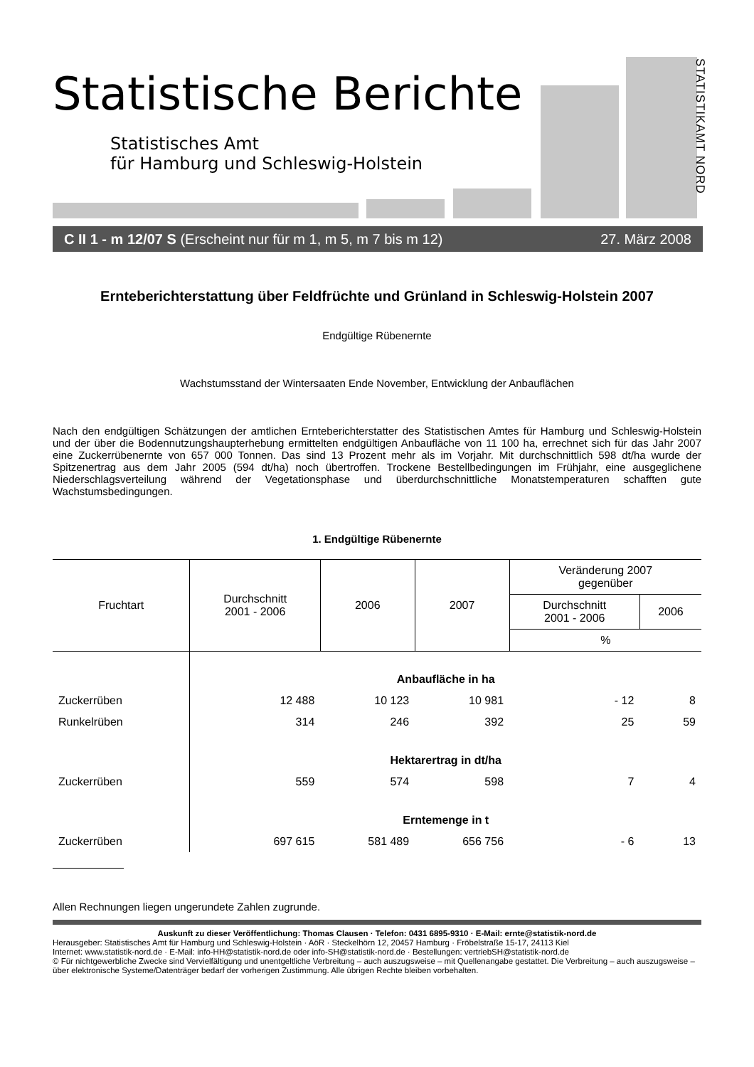Statistische Berichte
Statistisches Amt
für Hamburg und Schleswig-Holstein
STATISTIKAMT NORD
C II 1 - m 12/07 S (Erscheint nur für m 1, m 5, m 7 bis m 12) 27. März 2008
Ernteberichterstattung über Feldfrüchte und Grünland in Schleswig-Holstein 2007
Endgültige Rübenernte
Wachstumsstand der Wintersaaten Ende November, Entwicklung der Anbauflächen
Nach den endgültigen Schätzungen der amtlichen Ernteberichterstatter des Statistischen Amtes für Hamburg und Schleswig-Holstein und der über die Bodennutzungshaupterhebung ermittelten endgültigen Anbaufläche von 11 100 ha, errechnet sich für das Jahr 2007 eine Zuckerrübenernte von 657 000 Tonnen. Das sind 13 Prozent mehr als im Vorjahr. Mit durchschnittlich 598 dt/ha wurde der Spitzenertrag aus dem Jahr 2005 (594 dt/ha) noch übertroffen. Trockene Bestellbedingungen im Frühjahr, eine ausgeglichene Niederschlagsverteilung während der Vegetationsphase und überdurchschnittliche Monatstemperaturen schafften gute Wachstumsbedingungen.
1. Endgültige Rübenernte
| Fruchtart | Durchschnitt 2001 - 2006 | 2006 | 2007 | Veränderung 2007 gegenüber | |
| --- | --- | --- | --- | --- | --- |
| | | | | Durchschnitt 2001 - 2006 | 2006 |
| | | | | % | |
| | Anbaufläche in ha | | | | |
| Zuckerrüben | 12 488 | 10 123 | 10 981 | - 12 | 8 |
| Runkelrüben | 314 | 246 | 392 | 25 | 59 |
| | Hektarertrag in dt/ha | | | | |
| Zuckerrüben | 559 | 574 | 598 | 7 | 4 |
| | Erntemenge in t | | | | |
| Zuckerrüben | 697 615 | 581 489 | 656 756 | - 6 | 13 |
Allen Rechnungen liegen ungerundete Zahlen zugrunde.
Auskunft zu dieser Veröffentlichung: Thomas Clausen · Telefon: 0431 6895-9310 · E-Mail: ernte@statistik-nord.de
Herausgeber: Statistisches Amt für Hamburg und Schleswig-Holstein · AöR · Steckelhörn 12, 20457 Hamburg · Fröbelstraße 15-17, 24113 Kiel
Internet: www.statistik-nord.de · E-Mail: info-HH@statistik-nord.de oder info-SH@statistik-nord.de · Bestellungen: vertriebSH@statistik-nord.de
© Für nichtgewerbliche Zwecke sind Vervielfältigung und unentgeltliche Verbreitung – auch auszugsweise – mit Quellenangabe gestattet. Die Verbreitung – auch auszugsweise – über elektronische Systeme/Datenträger bedarf der vorherigen Zustimmung. Alle übrigen Rechte bleiben vorbehalten.